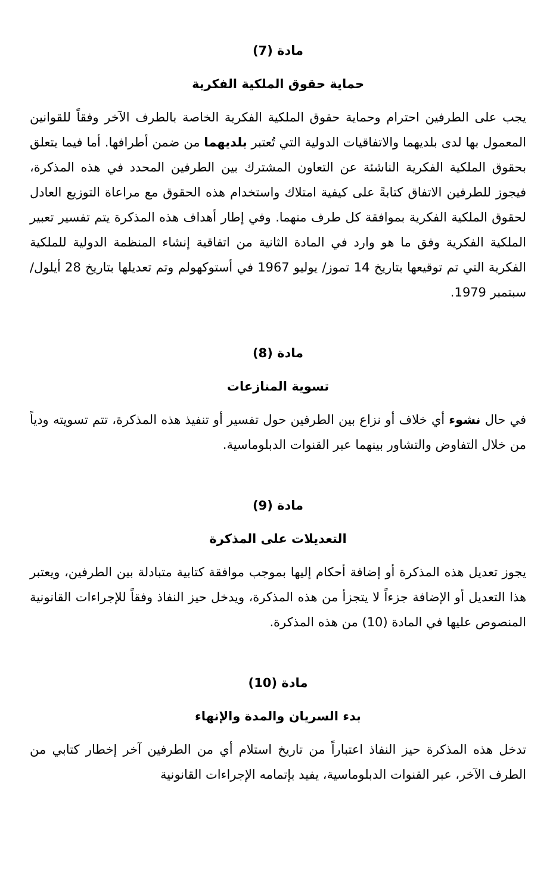مادة (7)
حماية حقوق الملكية الفكرية
يجب على الطرفين احترام وحماية حقوق الملكية الفكرية الخاصة بالطرف الآخر وفقاً للقوانين المعمول بها لدى بلديهما والاتفاقيات الدولية التي تُعتبر بلديهما من ضمن أطرافها. أما فيما يتعلق بحقوق الملكية الفكرية الناشئة عن التعاون المشترك بين الطرفين المحدد في هذه المذكرة، فيجوز للطرفين الاتفاق كتابةً على كيفية امتلاك واستخدام هذه الحقوق مع مراعاة التوزيع العادل لحقوق الملكية الفكرية بموافقة كل طرف منهما. وفي إطار أهداف هذه المذكرة يتم تفسير تعبير الملكية الفكرية وفق ما هو وارد في المادة الثانية من اتفاقية إنشاء المنظمة الدولية للملكية الفكرية التي تم توقيعها بتاريخ 14 تموز/ يوليو 1967 في أستوكهولم وتم تعديلها بتاريخ 28 أيلول/ سبتمبر 1979.
مادة (8)
تسوية المنازعات
في حال نشوء أي خلاف أو نزاع بين الطرفين حول تفسير أو تنفيذ هذه المذكرة، تتم تسويته ودياً من خلال التفاوض والتشاور بينهما عبر القنوات الدبلوماسية.
مادة (9)
التعديلات على المذكرة
يجوز تعديل هذه المذكرة أو إضافة أحكام إليها بموجب موافقة كتابية متبادلة بين الطرفين، ويعتبر هذا التعديل أو الإضافة جزءاً لا يتجزأ من هذه المذكرة، ويدخل حيز النفاذ وفقاً للإجراءات القانونية المنصوص عليها في المادة (10) من هذه المذكرة.
مادة (10)
بدء السريان والمدة والإنهاء
تدخل هذه المذكرة حيز النفاذ اعتباراً من تاريخ استلام أي من الطرفين آخر إخطار كتابي من الطرف الآخر، عبر القنوات الدبلوماسية، يفيد بإتمامه الإجراءات القانونية